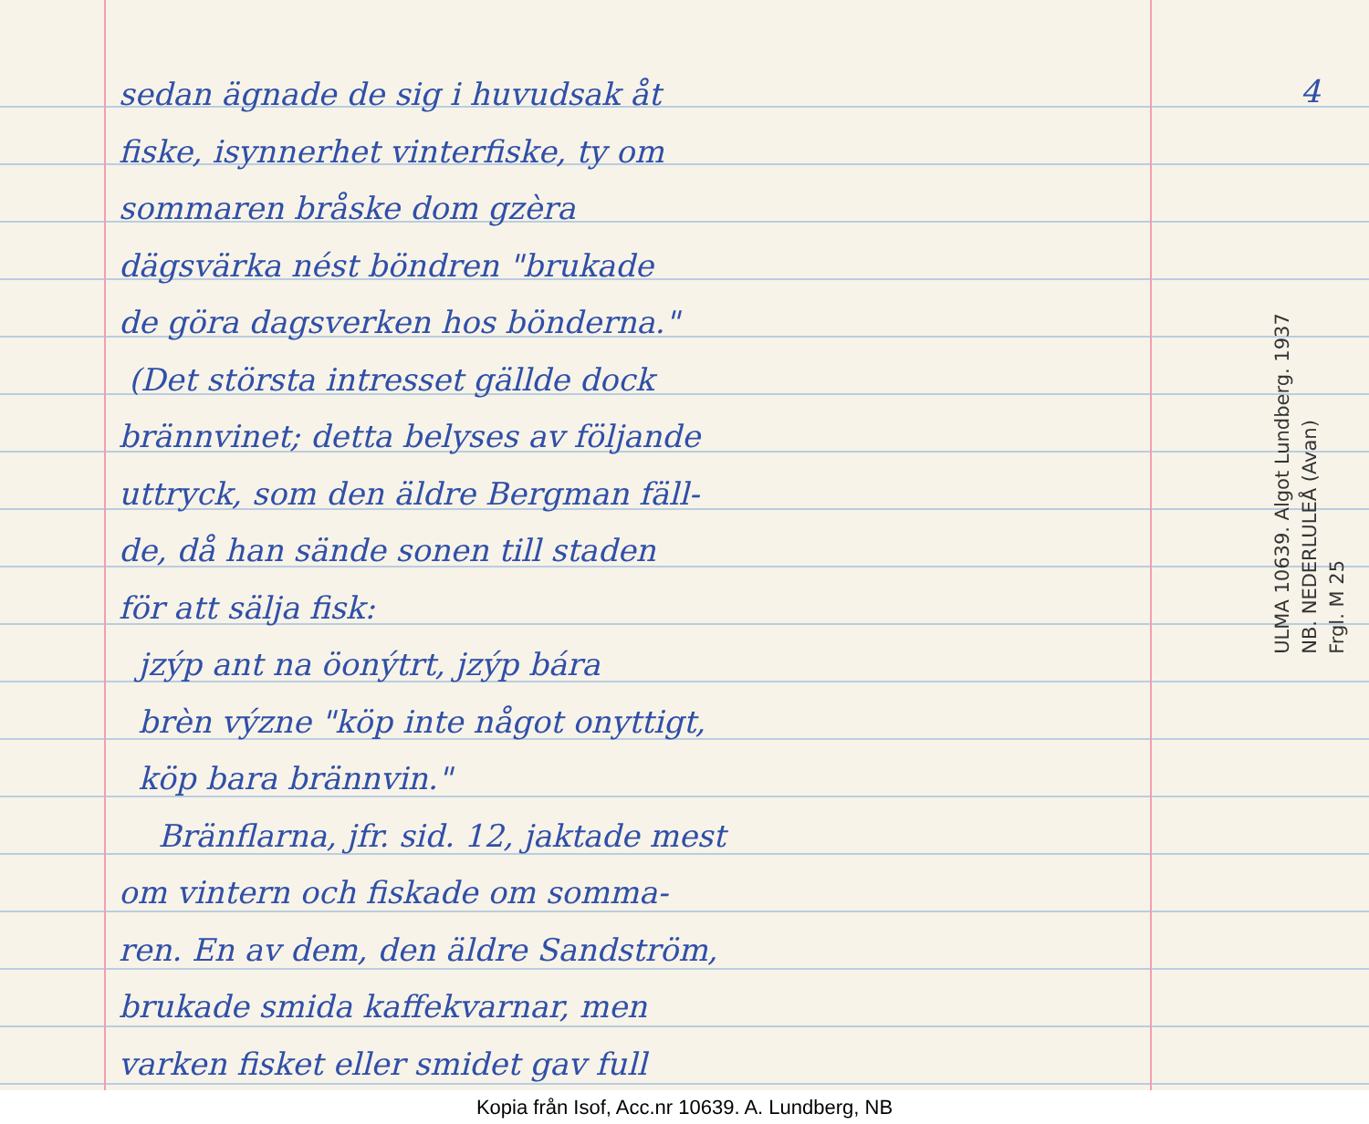sedan ägnade de sig i huvudsak åt
fiske, isynnerhet vinterfiske, ty om
sommaren bråske dom gzèra
dägsvärka nést böndren "brukade
de göra dagsverken hos bönderna."
(Det största intresset gällde dock
brännvinet; detta belyses av följande
uttryck, som den äldre Bergman fäll-
de, då han sände sonen till staden
för att sälja fisk:
jzýp ant na öonýtrt, jzýp bára
brèn význe "köp inte något onyttigt,
köp bara brännvin."
Bränflarna, jfr. sid. 12, jaktade mest
om vintern och fiskade om somma-
ren. En av dem, den äldre Sandström,
brukade smida kaffekvarnar, men
varken fisket eller smidet gav full
4
ULMA 10639. Algot Lundberg. 1937
NB. NEDERLULEÅ (Avan)
Frgl. M 25
Kopia från Isof, Acc.nr 10639. A. Lundberg, NB